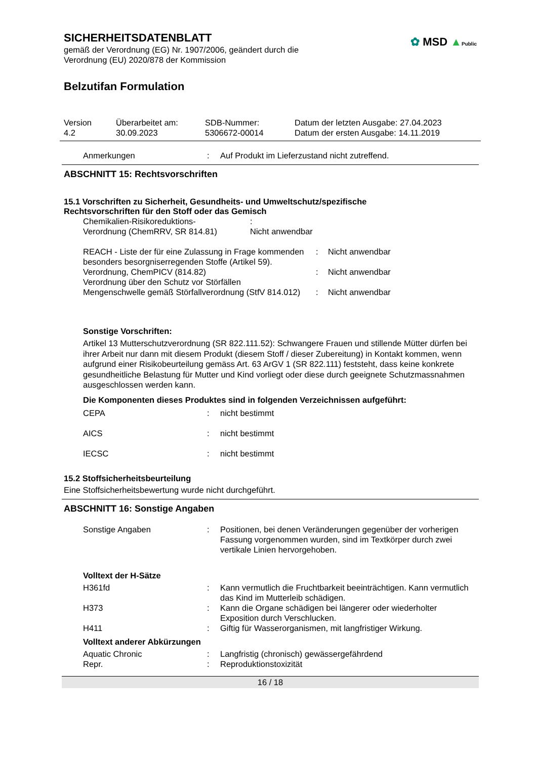✿ MSD ▲Public
SICHERHEITSDATENBLATT
gemäß der Verordnung (EG) Nr. 1907/2006, geändert durch die
Verordnung (EU) 2020/878 der Kommission
Belzutifan Formulation
| Version 4.2 | Überarbeitet am: 30.09.2023 | SDB-Nummer: 5306672-00014 | Datum der letzten Ausgabe: 27.04.2023 Datum der ersten Ausgabe: 14.11.2019 |
| Anmerkungen | : | Auf Produkt im Lieferzustand nicht zutreffend. |
ABSCHNITT 15: Rechtsvorschriften
15.1 Vorschriften zu Sicherheit, Gesundheits- und Umweltschutz/spezifische
Rechtsvorschriften für den Stoff oder das Gemisch
| Chemikalien-Risikoreduktions- Verordnung (ChemRRV, SR 814.81) | : Nicht anwendbar |
| REACH - Liste der für eine Zulassung in Frage kommenden besonders besorgniserregenden Stoffe (Artikel 59). | : | Nicht anwendbar |
| Verordnung, ChemPICV (814.82) | : | Nicht anwendbar |
| Verordnung über den Schutz vor Störfällen Mengenschwelle gemäß Störfallverordnung (StfV 814.012) | : | Nicht anwendbar |
Sonstige Vorschriften:
Artikel 13 Mutterschutzverordnung (SR 822.111.52): Schwangere Frauen und stillende Mütter dürfen bei ihrer Arbeit nur dann mit diesem Produkt (diesem Stoff / dieser Zubereitung) in Kontakt kommen, wenn aufgrund einer Risikobeurteilung gemäss Art. 63 ArGV 1 (SR 822.111) feststeht, dass keine konkrete gesundheitliche Belastung für Mutter und Kind vorliegt oder diese durch geeignete Schutzmassnahmen ausgeschlossen werden kann.
Die Komponenten dieses Produktes sind in folgenden Verzeichnissen aufgeführt:
| CEPA | : | nicht bestimmt |
| AICS | : | nicht bestimmt |
| IECSC | : | nicht bestimmt |
15.2 Stoffsicherheitsbeurteilung
Eine Stoffsicherheitsbewertung wurde nicht durchgeführt.
ABSCHNITT 16: Sonstige Angaben
| Sonstige Angaben | : | Positionen, bei denen Veränderungen gegenüber der vorherigen Fassung vorgenommen wurden, sind im Textkörper durch zwei vertikale Linien hervorgehoben. |
Volltext der H-Sätze
| H361fd | : | Kann vermutlich die Fruchtbarkeit beeinträchtigen. Kann vermutlich das Kind im Mutterleib schädigen. |
| H373 | : | Kann die Organe schädigen bei längerer oder wiederholter Exposition durch Verschlucken. |
| H411 | : | Giftig für Wasserorganismen, mit langfristiger Wirkung. |
Volltext anderer Abkürzungen
| Aquatic Chronic | : | Langfristig (chronisch) gewässergefährdend |
| Repr. | : | Reproduktionstoxizität |
16 / 18